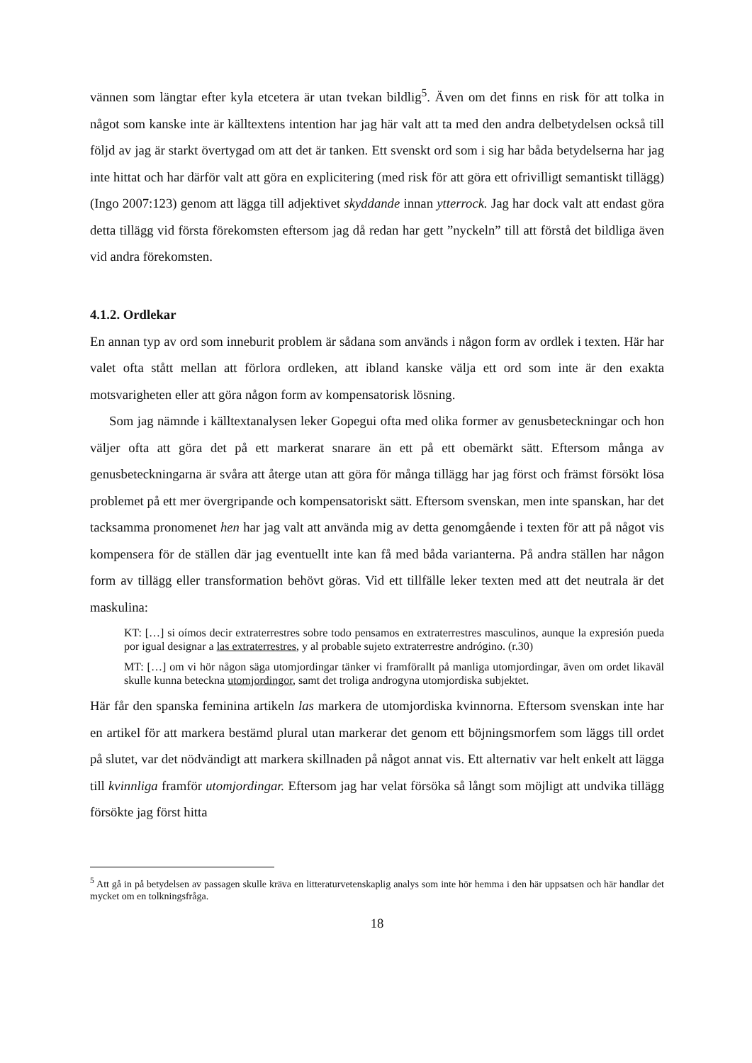vännen som längtar efter kyla etcetera är utan tvekan bildlig<sup>5</sup>. Även om det finns en risk för att tolka in något som kanske inte är källtextens intention har jag här valt att ta med den andra delbetydelsen också till följd av jag är starkt övertygad om att det är tanken. Ett svenskt ord som i sig har båda betydelserna har jag inte hittat och har därför valt att göra en explicitering (med risk för att göra ett ofrivilligt semantiskt tillägg) (Ingo 2007:123) genom att lägga till adjektivet skyddande innan ytterrock. Jag har dock valt att endast göra detta tillägg vid första förekomsten eftersom jag då redan har gett ”nyckeln” till att förstå det bildliga även vid andra förekomsten.
4.1.2. Ordlekar
En annan typ av ord som inneburit problem är sådana som används i någon form av ordlek i texten. Här har valet ofta stått mellan att förlora ordleken, att ibland kanske välja ett ord som inte är den exakta motsvarigheten eller att göra någon form av kompensatorisk lösning.
Som jag nämnde i källtextanalysen leker Gopegui ofta med olika former av genusbeteckningar och hon väljer ofta att göra det på ett markerat snarare än ett på ett obemärkt sätt. Eftersom många av genusbeteckningarna är svåra att återge utan att göra för många tillägg har jag först och främst försökt lösa problemet på ett mer övergripande och kompensatoriskt sätt. Eftersom svenskan, men inte spanskan, har det tacksamma pronomenet hen har jag valt att använda mig av detta genomgående i texten för att på något vis kompensera för de ställen där jag eventuellt inte kan få med båda varianterna. På andra ställen har någon form av tillägg eller transformation behövt göras. Vid ett tillfälle leker texten med att det neutrala är det maskulina:
KT: […] si oímos decir extraterrestres sobre todo pensamos en extraterrestres masculinos, aunque la expresión pueda por igual designar a las extraterrestres, y al probable sujeto extraterrestre andrógino. (r.30)
MT: […] om vi hör någon säga utomjordingar tänker vi framförallt på manliga utomjordingar, även om ordet likaväl skulle kunna beteckna utomjordingor, samt det troliga androgyna utomjordiska subjektet.
Här får den spanska feminina artikeln las markera de utomjordiska kvinnorna. Eftersom svenskan inte har en artikel för att markera bestämd plural utan markerar det genom ett böjningsmorfem som läggs till ordet på slutet, var det nödvändigt att markera skillnaden på något annat vis. Ett alternativ var helt enkelt att lägga till kvinnliga framför utomjordingar. Eftersom jag har velat försöka så långt som möjligt att undvika tillägg försökte jag först hitta
<sup>5</sup> Att gå in på betydelsen av passagen skulle kräva en litteraturvetenskaplig analys som inte hör hemma i den här uppsatsen och här handlar det mycket om en tolkningsfråga.
18